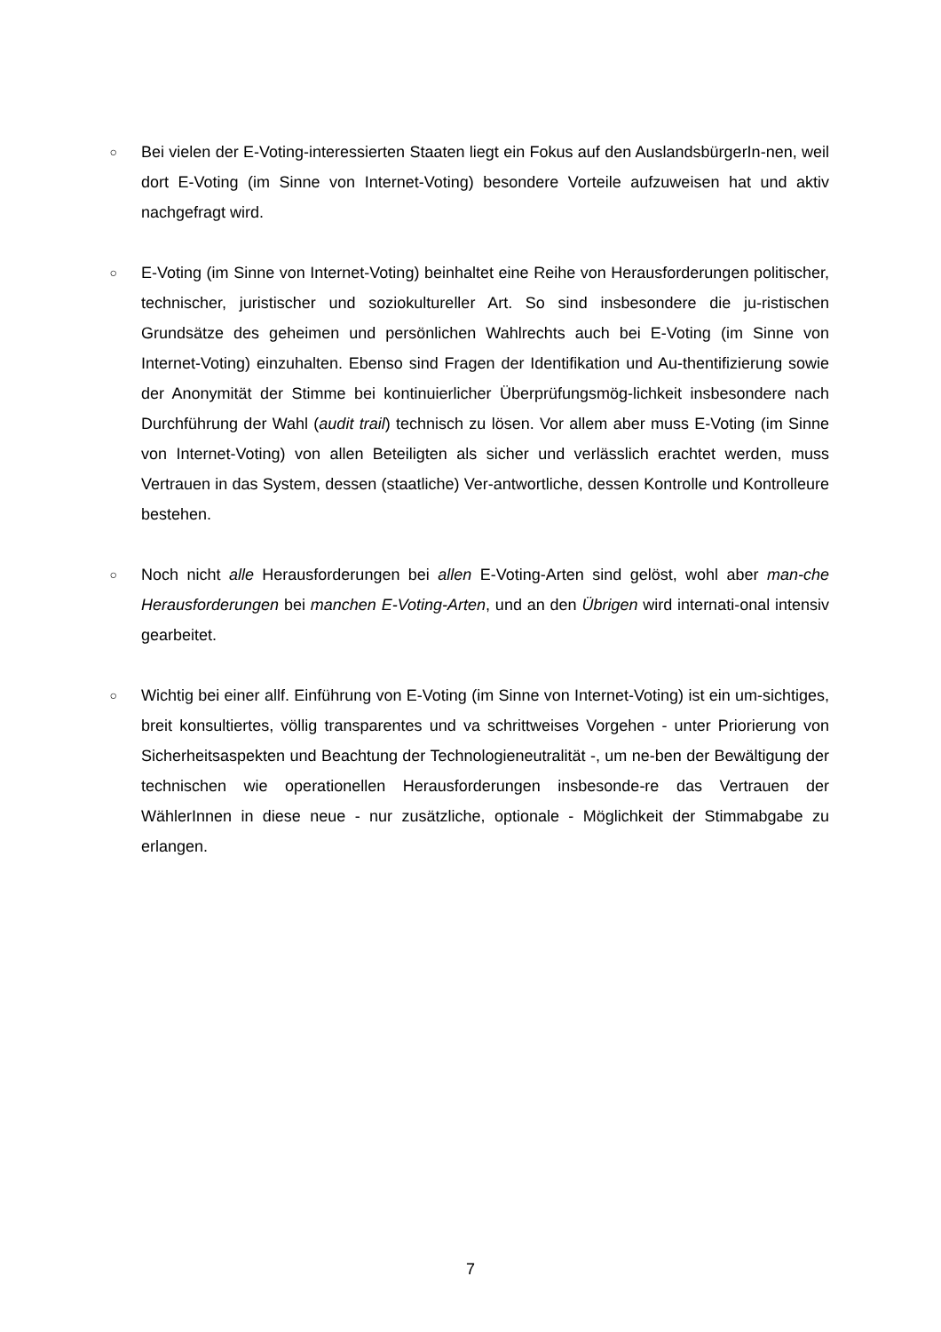○
Bei vielen der E-Voting-interessierten Staaten liegt ein Fokus auf den AuslandsbürgerIn-nen, weil dort E-Voting (im Sinne von Internet-Voting) besondere Vorteile aufzuweisen hat und aktiv nachgefragt wird.
○
E-Voting (im Sinne von Internet-Voting) beinhaltet eine Reihe von Herausforderungen politischer, technischer, juristischer und soziokultureller Art. So sind insbesondere die ju-ristischen Grundsätze des geheimen und persönlichen Wahlrechts auch bei E-Voting (im Sinne von Internet-Voting) einzuhalten. Ebenso sind Fragen der Identifikation und Au-thentifizierung sowie der Anonymität der Stimme bei kontinuierlicher Überprüfungsmög-lichkeit insbesondere nach Durchführung der Wahl (audit trail) technisch zu lösen. Vor allem aber muss E-Voting (im Sinne von Internet-Voting) von allen Beteiligten als sicher und verlässlich erachtet werden, muss Vertrauen in das System, dessen (staatliche) Ver-antwortliche, dessen Kontrolle und Kontrolleure bestehen.
○
Noch nicht alle Herausforderungen bei allen E-Voting-Arten sind gelöst, wohl aber man-che Herausforderungen bei manchen E-Voting-Arten, und an den Übrigen wird internati-onal intensiv gearbeitet.
○
Wichtig bei einer allf. Einführung von E-Voting (im Sinne von Internet-Voting) ist ein um-sichtiges, breit konsultiertes, völlig transparentes und va schrittweises Vorgehen - unter Priorierung von Sicherheitsaspekten und Beachtung der Technologieneutralität -, um ne-ben der Bewältigung der technischen wie operationellen Herausforderungen insbesonde-re das Vertrauen der WählerInnen in diese neue - nur zusätzliche, optionale - Möglichkeit der Stimmabgabe zu erlangen.
7